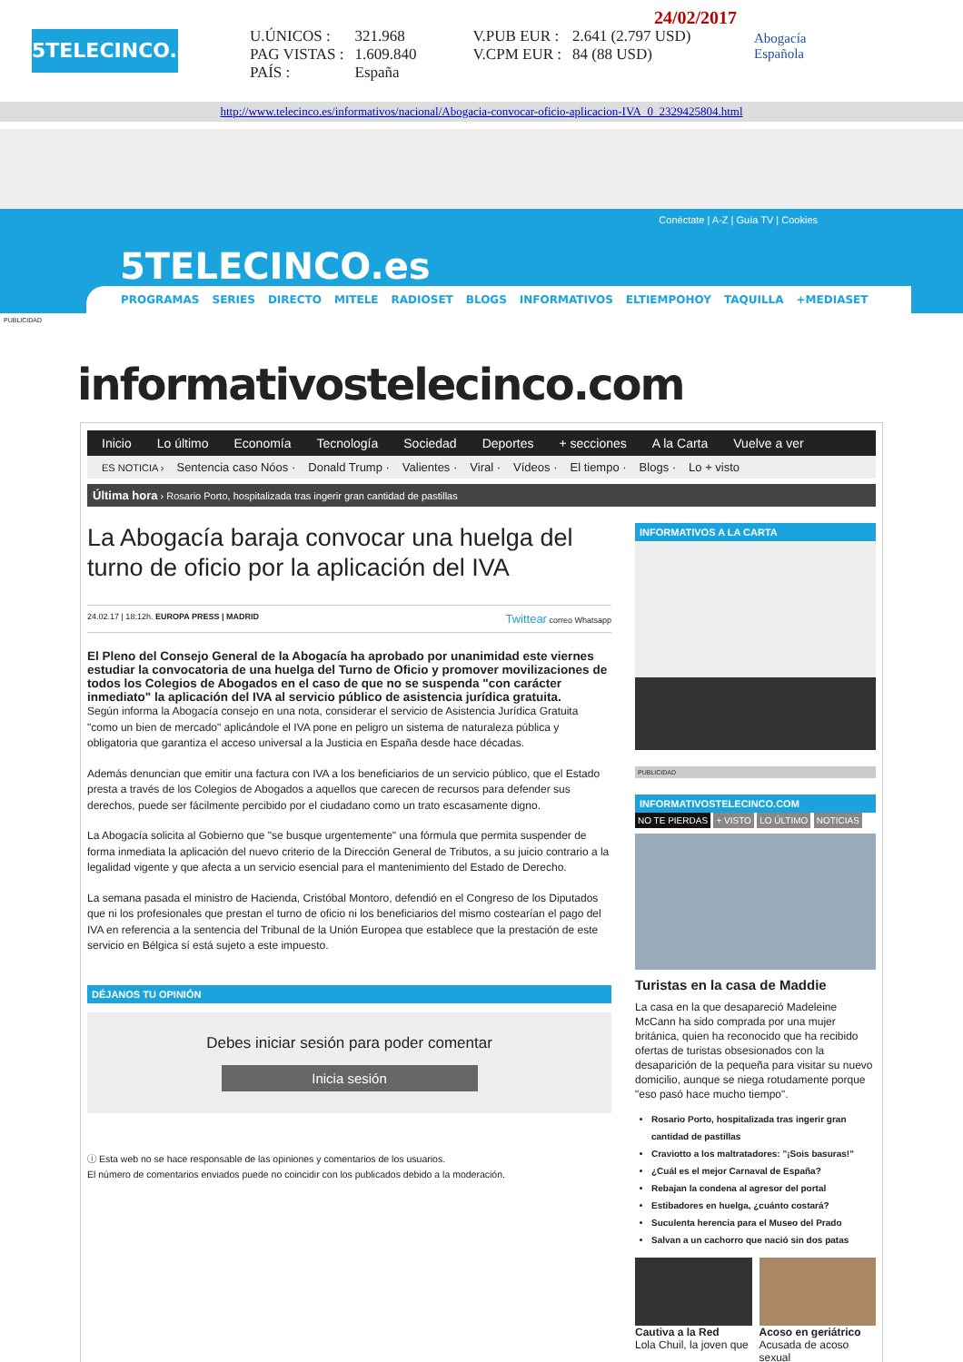5TELECINCO.es
24/02/2017
| U.ÚNICOS : | 321.968 | V.PUB EUR : | 2.641 (2.797 USD) |
| PAG VISTAS : | 1.609.840 | V.CPM EUR : | 84 (88 USD) |
| PAÍS : | España | | |
Abogacía
Española
http://www.telecinco.es/informativos/nacional/Abogacia-convocar-oficio-aplicacion-IVA_0_2329425804.html
Conéctate | A-Z | Guía TV | Cookies
5TELECINCO.es
PROGRAMAS SERIES DIRECTO MITELE RADIOSET BLOGS INFORMATIVOS ELTIEMPOHOY TAQUILLA +MEDIASET
PUBLICIDAD
informativostelecinco.com
Inicio Lo último Economía Tecnología Sociedad Deportes + secciones A la Carta Vuelve a ver
ES NOTICIA › Sentencia caso Nóos · Donald Trump · Valientes · Viral · Vídeos · El tiempo · Blogs · Lo + visto
Última hora › Rosario Porto, hospitalizada tras ingerir gran cantidad de pastillas
La Abogacía baraja convocar una huelga del turno de oficio por la aplicación del IVA
24.02.17 | 18:12h. EUROPA PRESS | MADRID Twittear correo Whatsapp
El Pleno del Consejo General de la Abogacía ha aprobado por unanimidad este viernes estudiar la convocatoria de una huelga del Turno de Oficio y promover movilizaciones de todos los Colegios de Abogados en el caso de que no se suspenda "con carácter inmediato" la aplicación del IVA al servicio público de asistencia jurídica gratuita.
Según informa la Abogacía consejo en una nota, considerar el servicio de Asistencia Jurídica Gratuita "como un bien de mercado" aplicándole el IVA pone en peligro un sistema de naturaleza pública y obligatoria que garantiza el acceso universal a la Justicia en España desde hace décadas.
Además denuncian que emitir una factura con IVA a los beneficiarios de un servicio público, que el Estado presta a través de los Colegios de Abogados a aquellos que carecen de recursos para defender sus derechos, puede ser fácilmente percibido por el ciudadano como un trato escasamente digno.
La Abogacía solicita al Gobierno que "se busque urgentemente" una fórmula que permita suspender de forma inmediata la aplicación del nuevo criterio de la Dirección General de Tributos, a su juicio contrario a la legalidad vigente y que afecta a un servicio esencial para el mantenimiento del Estado de Derecho.
La semana pasada el ministro de Hacienda, Cristóbal Montoro, defendió en el Congreso de los Diputados que ni los profesionales que prestan el turno de oficio ni los beneficiarios del mismo costearían el pago del IVA en referencia a la sentencia del Tribunal de la Unión Europea que establece que la prestación de este servicio en Bélgica sí está sujeto a este impuesto.
DÉJANOS TU OPINIÓN
Debes iniciar sesión para poder comentar
Inicia sesión
ⓘ Esta web no se hace responsable de las opiniones y comentarios de los usuarios.
El número de comentarios enviados puede no coincidir con los publicados debido a la moderación.
INFORMATIVOS A LA CARTA
PUBLICIDAD
INFORMATIVOSTELECINCO.COM
NO TE PIERDAS + VISTO LO ÚLTIMO NOTICIAS
Turistas en la casa de Maddie
La casa en la que desapareció Madeleine McCann ha sido comprada por una mujer británica, quien ha reconocido que ha recibido ofertas de turistas obsesionados con la desaparición de la pequeña para visitar su nuevo domicilio, aunque se niega rotudamente porque "eso pasó hace mucho tiempo".
Rosario Porto, hospitalizada tras ingerir gran cantidad de pastillas
Craviotto a los maltratadores: "¡Sois basuras!"
¿Cuál es el mejor Carnaval de España?
Rebajan la condena al agresor del portal
Estibadores en huelga, ¿cuánto costará?
Suculenta herencia para el Museo del Prado
Salvan a un cachorro que nació sin dos patas
Cautiva a la Red
Lola Chuil, la joven que
Acoso en geriátrico
Acusada de acoso sexual